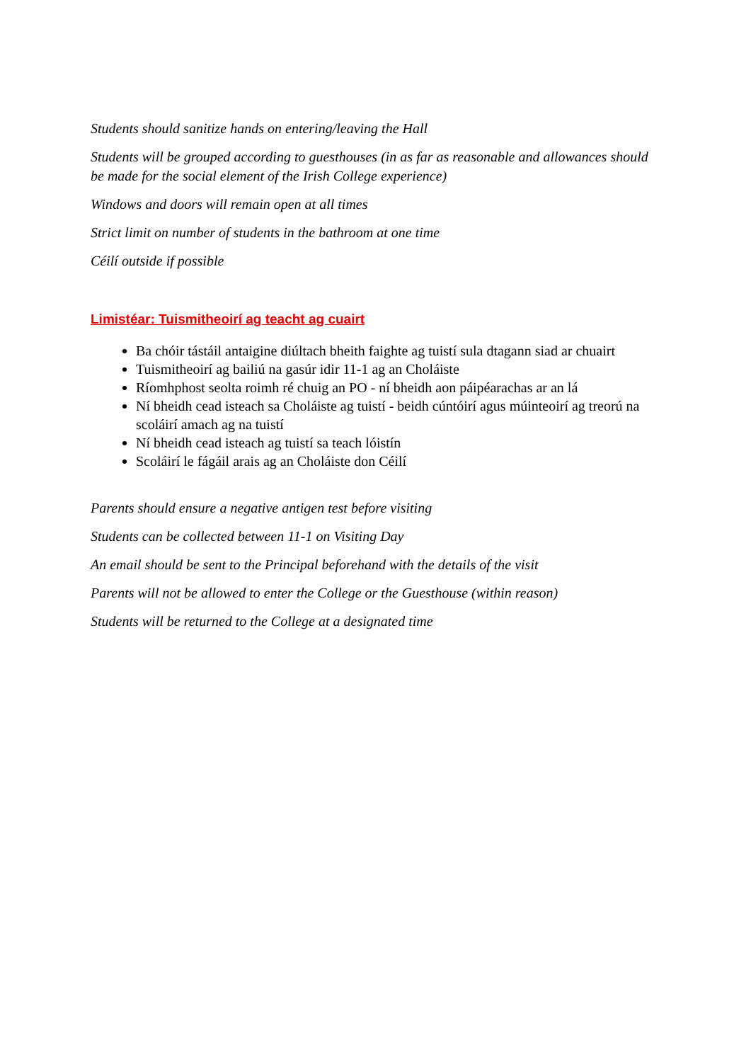Students should sanitize hands on entering/leaving the Hall
Students will be grouped according to guesthouses (in as far as reasonable and allowances should be made for the social element of the Irish College experience)
Windows and doors will remain open at all times
Strict limit on number of students in the bathroom at one time
Céilí outside if possible
Limistéar: Tuismitheoirí ag teacht ag cuairt
Ba chóir tástáil antaigine diúltach bheith faighte ag tuistí sula dtagann siad ar chuairt
Tuismitheoirí ag bailiú na gasúr idir 11-1 ag an Choláiste
Ríomhphost seolta roimh ré chuig an PO - ní bheidh aon páipéarachas ar an lá
Ní bheidh cead isteach sa Choláiste ag tuistí - beidh cúntóirí agus múinteoirí ag treorú na scoláirí amach ag na tuistí
Ní bheidh cead isteach ag tuistí sa teach lóistín
Scoláirí le fágáil arais ag an Choláiste don Céilí
Parents should ensure a negative antigen test before visiting
Students can be collected between 11-1 on Visiting Day
An email should be sent to the Principal beforehand with the details of the visit
Parents will not be allowed to enter the College or the Guesthouse (within reason)
Students will be returned to the College at a designated time